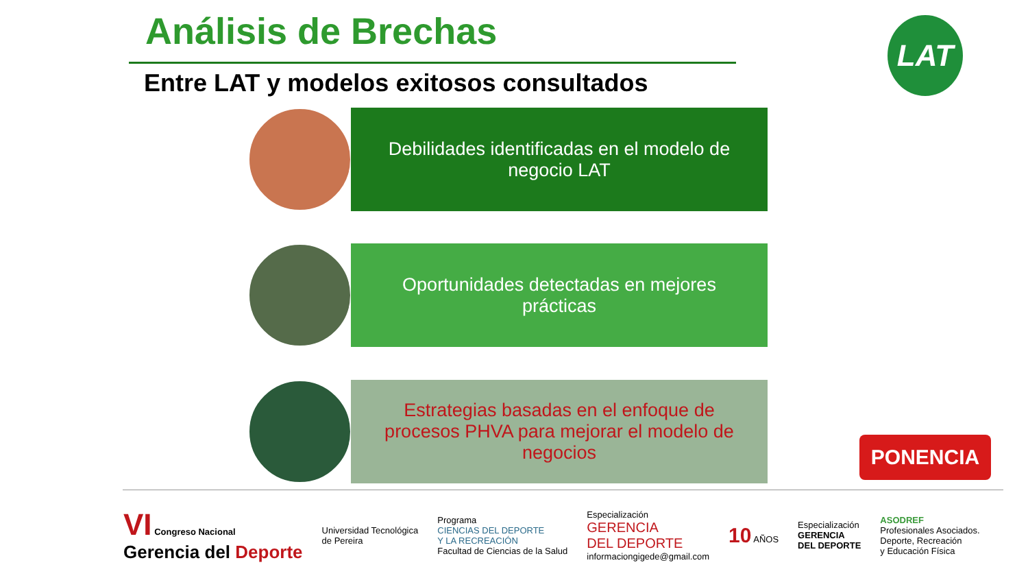Análisis de Brechas
Entre LAT y modelos exitosos consultados
LAT
Debilidades identificadas en el modelo de negocio LAT
Oportunidades detectadas en mejores prácticas
Estrategias basadas en el enfoque de procesos PHVA para mejorar el modelo de negocios
PONENCIA
VI Congreso Nacional
Gerencia del Deporte
Universidad Tecnológica
de Pereira
Programa
CIENCIAS DEL DEPORTE
Y LA RECREACIÓN
Facultad de Ciencias de la Salud
Especialización
GERENCIA
DEL DEPORTE
informaciongigede@gmail.com
10 AÑOS
Especialización
GERENCIA
DEL DEPORTE
ASODREF
Profesionales Asociados.
Deporte, Recreación
y Educación Física